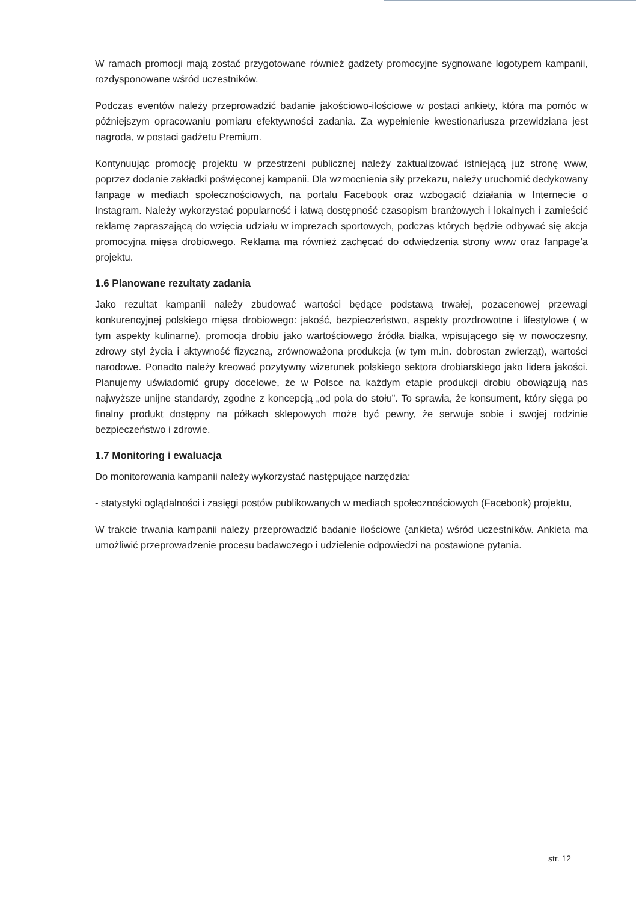W ramach promocji mają zostać przygotowane również gadżety promocyjne sygnowane logotypem kampanii, rozdysponowane wśród uczestników.
Podczas eventów należy przeprowadzić badanie jakościowo-ilościowe w postaci ankiety, która ma pomóc w późniejszym opracowaniu pomiaru efektywności zadania. Za wypełnienie kwestionariusza przewidziana jest nagroda, w postaci gadżetu Premium.
Kontynuując promocję projektu w przestrzeni publicznej należy zaktualizować istniejącą już stronę www, poprzez dodanie zakładki poświęconej kampanii. Dla wzmocnienia siły przekazu, należy uruchomić dedykowany fanpage w mediach społecznościowych, na portalu Facebook oraz wzbogacić działania w Internecie o Instagram. Należy wykorzystać popularność i łatwą dostępność czasopism branżowych i lokalnych i zamieścić reklamę zapraszającą do wzięcia udziału w imprezach sportowych, podczas których będzie odbywać się akcja promocyjna mięsa drobiowego. Reklama ma również zachęcać do odwiedzenia strony www oraz fanpage’a projektu.
1.6 Planowane rezultaty zadania
Jako rezultat kampanii należy zbudować wartości będące podstawą trwałej, pozacenowej przewagi konkurencyjnej polskiego mięsa drobiowego: jakość, bezpieczeństwo, aspekty prozdrowotne i lifestylowe ( w tym aspekty kulinarne), promocja drobiu jako wartościowego źródła białka, wpisującego się w nowoczesny, zdrowy styl życia i aktywność fizyczną, zrównoważona produkcja (w tym m.in. dobrostan zwierząt), wartości narodowe. Ponadto należy kreować pozytywny wizerunek polskiego sektora drobiarskiego jako lidera jakości. Planujemy uświadomić grupy docelowe, że w Polsce na każdym etapie produkcji drobiu obowiązują nas najwyższe unijne standardy, zgodne z koncepcją „od pola do stołu”. To sprawia, że konsument, który sięga po finalny produkt dostępny na półkach sklepowych może być pewny, że serwuje sobie i swojej rodzinie bezpieczeństwo i zdrowie.
1.7 Monitoring i ewaluacja
Do monitorowania kampanii należy wykorzystać następujące narzędzia:
- statystyki oglądalności i zasięgi postów publikowanych w mediach społecznościowych (Facebook) projektu,
W trakcie trwania kampanii należy przeprowadzić badanie ilościowe (ankieta) wśród uczestników. Ankieta ma umożliwić przeprowadzenie procesu badawczego i udzielenie odpowiedzi na postawione pytania.
str. 12